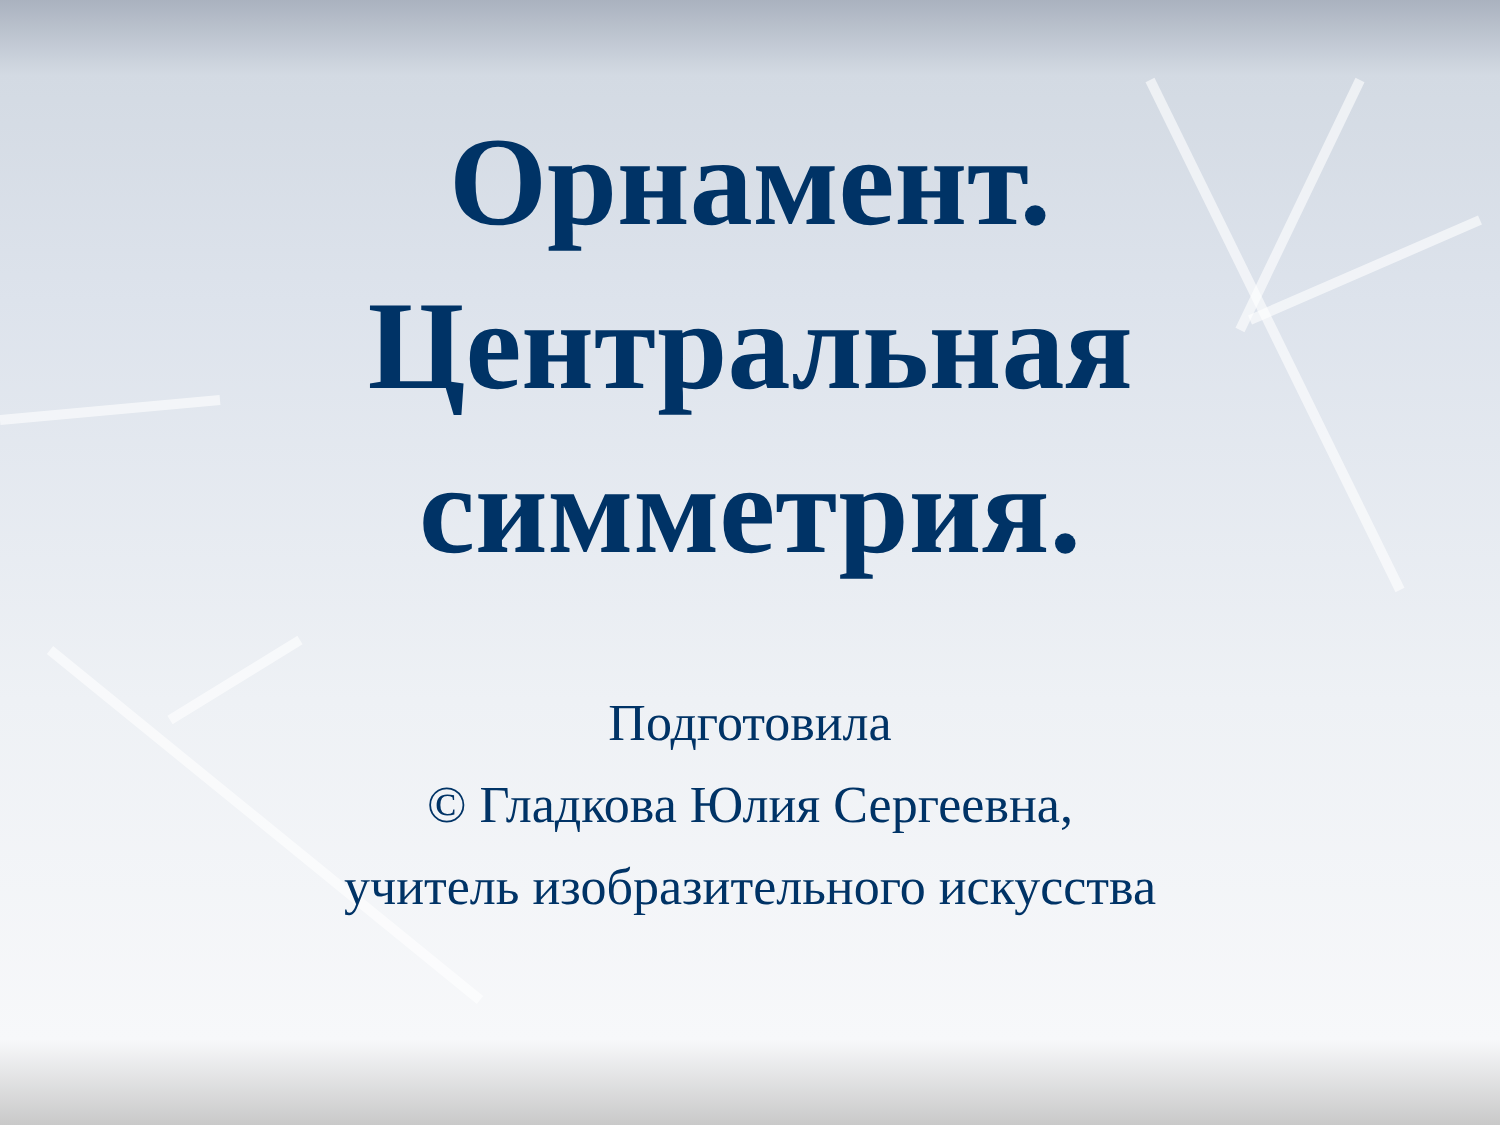Орнамент.
Центральная
симметрия.
Подготовила
© Гладкова Юлия Сергеевна,
учитель изобразительного искусства